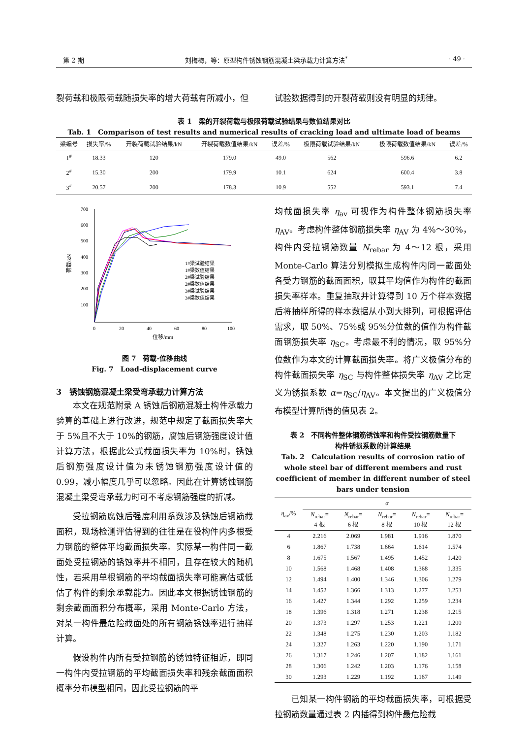第 2 期 刘梅梅，等：原型构件锈蚀钢筋混凝土梁承载力计算方法<sup>*</sup> · 49 ·
裂荷载和极限荷载随损失率的增大荷载有所减小，但 试验数据得到的开裂荷载则没有明显的规律。
表 1　梁的开裂荷载与极限荷载试验结果与数值结果对比
Tab. 1　Comparison of test results and numerical results of cracking load and ultimate load of beams
| 梁编号 | 损失率/% | 开裂荷载试验结果/kN | 开裂荷载数值结果/kN | 误差/% | 极限荷载试验结果/kN | 极限荷载数值结果/kN | 误差/% |
| --- | --- | --- | --- | --- | --- | --- | --- |
| 1<sup>#</sup> | 18.33 | 120 | 179.0 | 49.0 | 562 | 596.6 | 6.2 |
| 2<sup>#</sup> | 15.30 | 200 | 179.9 | 10.1 | 624 | 600.4 | 3.8 |
| 3<sup>#</sup> | 20.57 | 200 | 178.3 | 10.9 | 552 | 593.1 | 7.4 |
700
600
500
400
300
200
100
0
20
40
60
80
100
位移/mm
荷载/kN
1#梁试验结果
1#梁数值结果
2#梁试验结果
2#梁数值结果
3#梁试验结果
3#梁数值结果
图 7　荷载-位移曲线
Fig. 7　Load-displacement curve
3　锈蚀钢筋混凝土梁受弯承载力计算方法
本文在规范附录 A 锈蚀后钢筋混凝土构件承载力验算的基础上进行改进，规范中规定了截面损失率大于 5%且不大于 10%的钢筋，腐蚀后钢筋强度设计值计算方法，根据此公式截面损失率为 10%时，锈蚀后钢筋强度设计值为未锈蚀钢筋强度设计值的 0.99，减小幅度几乎可以忽略。因此在计算锈蚀钢筋混凝土梁受弯承载力时可不考虑钢筋强度的折减。
受拉钢筋腐蚀后强度利用系数涉及锈蚀后钢筋截面积，现场检测评估得到的往往是在役构件内多根受力钢筋的整体平均截面损失率。实际某一构件同一截面处受拉钢筋的锈蚀率并不相同，且存在较大的随机性，若采用单根钢筋的平均截面损失率可能高估或低估了构件的剩余承载能力。因此本文根据锈蚀钢筋的剩余截面面积分布概率，采用 Monte-Carlo 方法，对某一构件最危险截面处的所有钢筋锈蚀率进行抽样计算。
假设构件内所有受拉钢筋的锈蚀特征相近，即同一构件内受拉钢筋的平均截面损失率和残余截面面积概率分布模型相同，因此受拉钢筋的平
均截面损失率 η<sub>av</sub> 可视作为构件整体钢筋损失率 η<sub>AV</sub>。考虑构件整体钢筋损失率 η<sub>AV</sub> 为 4%～30%，构件内受拉钢筋数量 N<sub>rebar</sub> 为 4～12 根，采用 Monte-Carlo 算法分别模拟生成构件内同一截面处各受力钢筋的截面面积，取其平均值作为构件的截面损失率样本。重复抽取并计算得到 10 万个样本数据后将抽样所得的样本数据从小到大排列，可根据评估需求，取 50%、75%或 95%分位数的值作为构件截面钢筋损失率 η<sub>SC</sub>。考虑最不利的情况，取 95%分位数作为本文的计算截面损失率。将广义极值分布的构件截面损失率 η<sub>SC</sub> 与构件整体损失率 η<sub>AV</sub> 之比定义为锈损系数 α=η<sub>SC</sub>/η<sub>AV</sub>。本文提出的广义极值分布模型计算所得的值见表 2。
表 2　不同构件整体钢筋锈蚀率和构件受拉钢筋数量下
构件锈损系数的计算结果
Tab. 2　Calculation results of corrosion ratio of whole steel bar of different members and rust coefficient of member in different number of steel bars under tension
| η<sub>av</sub>/% | α | | | | |
| | N<sub>rebar</sub>= 4 根 | N<sub>rebar</sub>= 6 根 | N<sub>rebar</sub>= 8 根 | N<sub>rebar</sub>= 10 根 | N<sub>rebar</sub>= 12 根 |
| 4 | 2.216 | 2.069 | 1.981 | 1.916 | 1.870 |
| 6 | 1.867 | 1.738 | 1.664 | 1.614 | 1.574 |
| 8 | 1.675 | 1.567 | 1.495 | 1.452 | 1.420 |
| 10 | 1.568 | 1.468 | 1.408 | 1.368 | 1.335 |
| 12 | 1.494 | 1.400 | 1.346 | 1.306 | 1.279 |
| 14 | 1.452 | 1.366 | 1.313 | 1.277 | 1.253 |
| 16 | 1.427 | 1.344 | 1.292 | 1.259 | 1.234 |
| 18 | 1.396 | 1.318 | 1.271 | 1.238 | 1.215 |
| 20 | 1.373 | 1.297 | 1.253 | 1.221 | 1.200 |
| 22 | 1.348 | 1.275 | 1.230 | 1.203 | 1.182 |
| 24 | 1.327 | 1.263 | 1.220 | 1.190 | 1.171 |
| 26 | 1.317 | 1.246 | 1.207 | 1.182 | 1.161 |
| 28 | 1.306 | 1.242 | 1.203 | 1.176 | 1.158 |
| 30 | 1.293 | 1.229 | 1.192 | 1.167 | 1.149 |
已知某一构件钢筋的平均截面损失率，可根据受拉钢筋数量通过表 2 内插得到构件最危险截